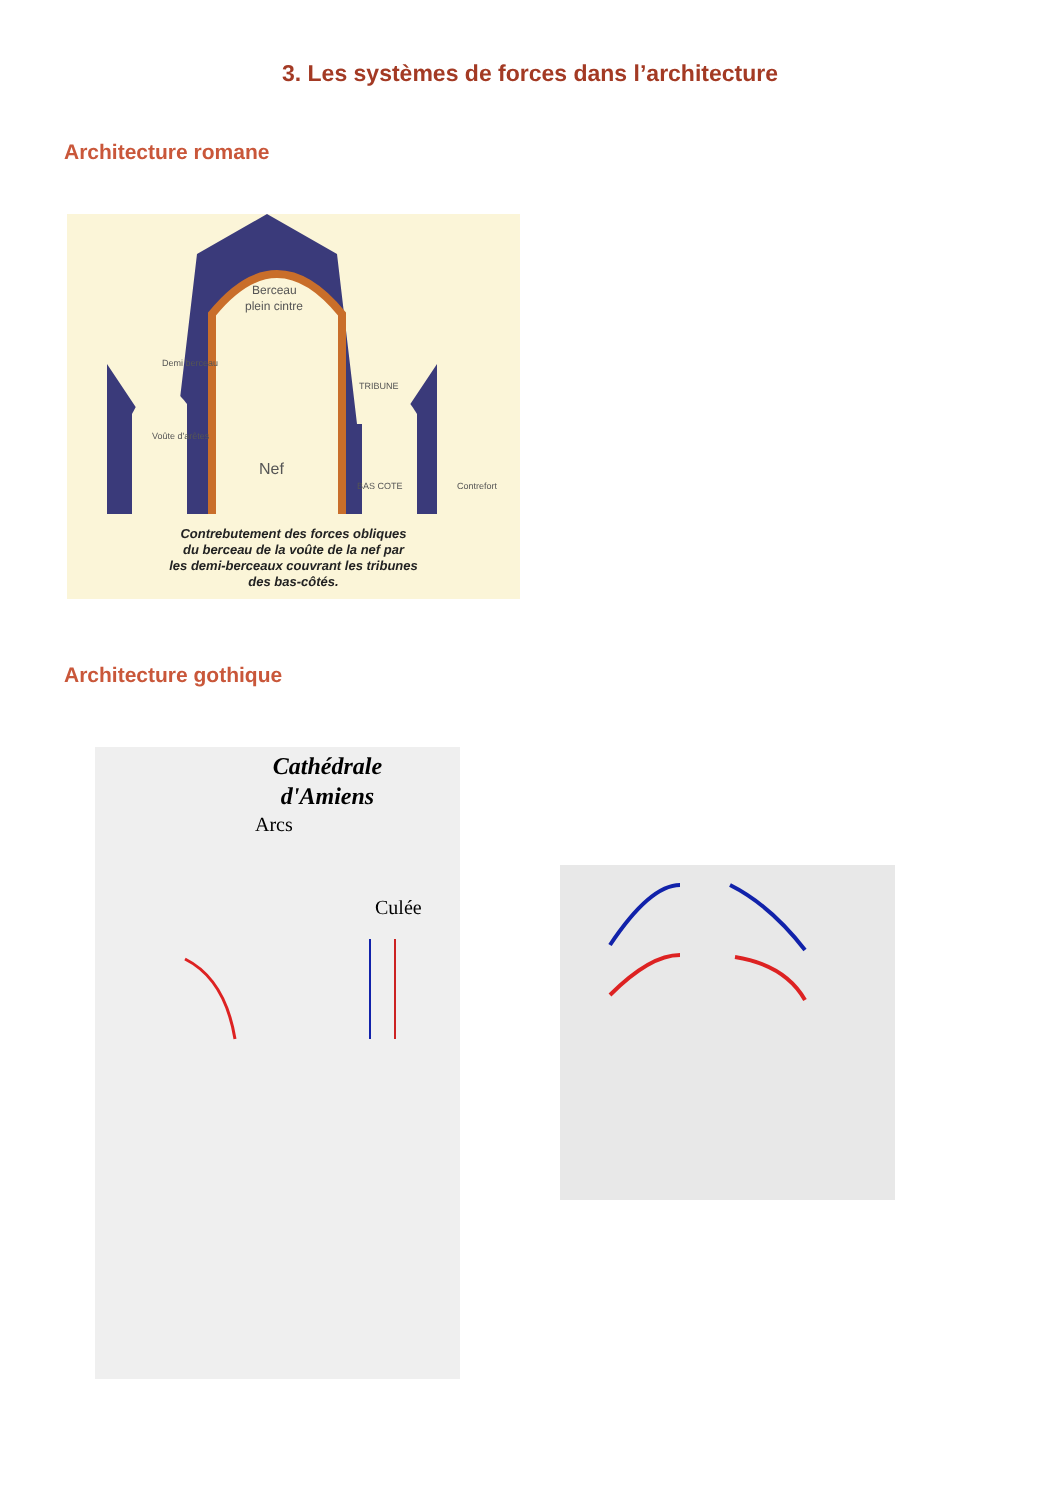3. Les systèmes de forces dans l’architecture
Architecture romane
Berceau
plein cintre
Demi berceau
TRIBUNE
Voûte d'arêtes
Nef
BAS COTE
Contrefort
Contrebutement des forces obliques
du berceau de la voûte de la nef par
les demi-berceaux couvrant les tribunes
des bas-côtés.
Architecture gothique
Cathédrale
d'Amiens
Arcs
Culée